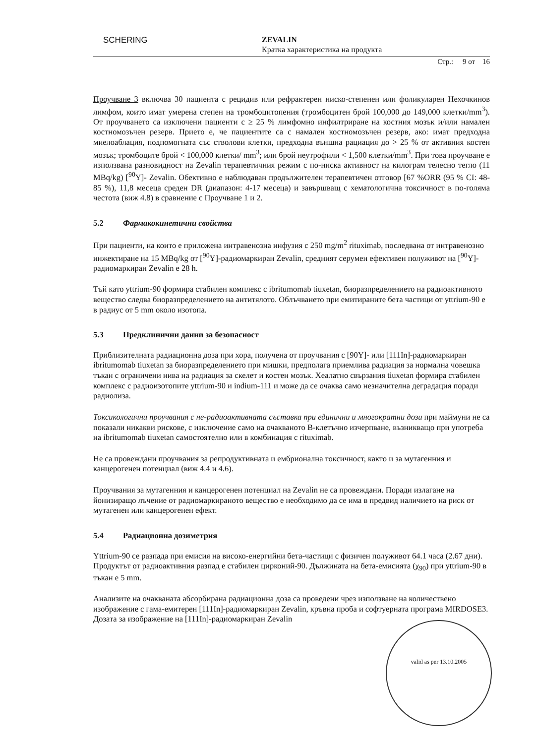SCHERING
ZEVALIN
Кратка характеристика на продукта
Стр.: 9 от 16
Проучване 3 включва 30 пациента с рецидив или рефрактерен ниско-степенен или фоликуларен Нехочкинов лимфом, които имат умерена степен на тромбоцитопения (тромбоцитен брой 100,000 до 149,000 клетки/mm<sup>3</sup>). От проучването са изключени пациенти с ≥ 25 % лимфомно инфилтриране на костния мозък и/или намален костномозъчен резерв. Прието е, че пациентите са с намален костномозъчен резерв, ако: имат предходна миелоаблация, подпомогната със стволови клетки, предходна външна рациация до > 25 % от активния костен мозък; тромбоците брой < 100,000 клетки/ mm<sup>3</sup>; или брой неутрофили < 1,500 клетки/mm<sup>3</sup>. При това проучване е използвана разновидност на Zevalin терапевтичния режим с по-ниска активност на килограм телесно тегло (11 MBq/kg) [<sup>90</sup>Y]- Zevalin. Обективно е наблюдаван продължителен терапевтичен отговор [67 %ORR (95 % CI: 48-85 %), 11,8 месеца среден DR (диапазон: 4-17 месеца) и завършващ с хематологична токсичност в по-голяма честота (виж 4.8) в сравнение с Проучване 1 и 2.
5.2 Фармакокинетични свойства
При пациенти, на които е приложена интравенозна инфузия с 250 mg/m<sup>2</sup> rituximab, последвана от интравенозно инжектиране на 15 MBq/kg от [<sup>90</sup>Y]-радиомаркиран Zevalin, средният серумен ефективен полуживот на [<sup>90</sup>Y]-радиомаркиран Zevalin е 28 h.
Тъй като yttrium-90 формира стабилен комплекс с ibritumomab tiuxetan, биоразпределението на радиоактивното вещество следва биоразпределението на антитялото. Облъчването при емитираните бета частици от yttrium-90 е в радиус от 5 mm около изотопа.
5.3 Предклинични данни за безопасност
Приблизителната радиационна доза при хора, получена от проучвания с [90Y]- или [111In]-радиомаркиран ibritumomab tiuxetan за биоразпределението при мишки, предполага приемлива радиация за нормална човешка тъкан с ограничени нива на радиация за скелет и костен мозък. Хеалатно свързания tiuxetan формира стабилен комплекс с радиоизотопите yttrium-90 и indium-111 и може да се очаква само незначителна деградация поради радиолиза.
Токсикологични проучвания с не-радиоактивната съставка при единични и многократни дози при маймуни не са показали никакви рискове, с изключение само на очакваното В-клетъчно изчерпване, възникващо при употреба на ibritumomab tiuxetan самостоятелно или в комбинация с rituximab.
Не са провеждани проучвания за репродуктивната и ембрионална токсичност, както и за мутагенния и канцерогенен потенциал (виж 4.4 и 4.6).
Проучвания за мутагенния и канцерогенен потенциал на Zevalin не са провеждани. Поради излагане на йонизиращо лъчение от радиомаркираното вещество е необходимо да се има в предвид наличието на риск от мутагенен или канцерогенен ефект.
5.4 Радиационна дозиметрия
Yttrium-90 се разпада при емисия на високо-енергийни бета-частици с физичен полуживот 64.1 часа (2.67 дни). Продуктът от радиоактивния разпад е стабилен цирконий-90. Дължината на бета-емисията (χ<sub>90</sub>) при yttrium-90 в тъкан е 5 mm.
Анализите на очакваната абсорбирана радиационна доза са проведени чрез използване на количествено изображение с гама-емитерен [111In]-радиомаркиран Zevalin, кръвна проба и софтуерната програма MIRDOSE3. Дозата за изображение на [111In]-радиомаркиран Zevalin
valid as per 13.10.2005